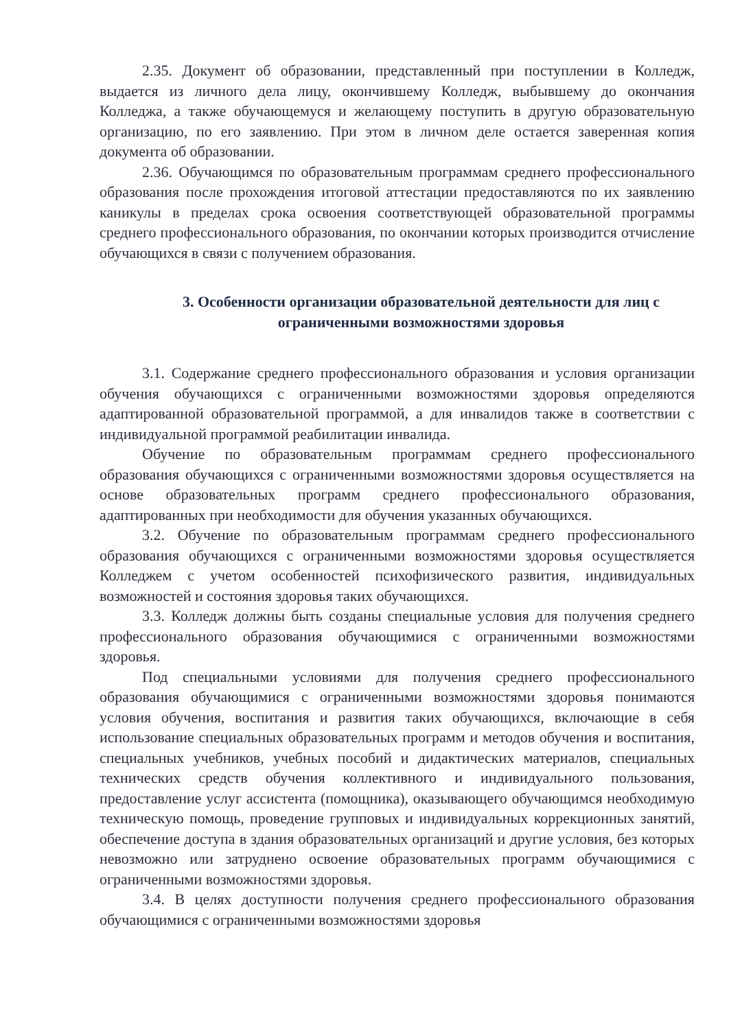2.35. Документ об образовании, представленный при поступлении в Колледж, выдается из личного дела лицу, окончившему Колледж, выбывшему до окончания Колледжа, а также обучающемуся и желающему поступить в другую образовательную организацию, по его заявлению. При этом в личном деле остается заверенная копия документа об образовании.
2.36. Обучающимся по образовательным программам среднего профессионального образования после прохождения итоговой аттестации предоставляются по их заявлению каникулы в пределах срока освоения соответствующей образовательной программы среднего профессионального образования, по окончании которых производится отчисление обучающихся в связи с получением образования.
3. Особенности организации образовательной деятельности для лиц с ограниченными возможностями здоровья
3.1. Содержание среднего профессионального образования и условия организации обучения обучающихся с ограниченными возможностями здоровья определяются адаптированной образовательной программой, а для инвалидов также в соответствии с индивидуальной программой реабилитации инвалида.
Обучение по образовательным программам среднего профессионального образования обучающихся с ограниченными возможностями здоровья осуществляется на основе образовательных программ среднего профессионального образования, адаптированных при необходимости для обучения указанных обучающихся.
3.2. Обучение по образовательным программам среднего профессионального образования обучающихся с ограниченными возможностями здоровья осуществляется Колледжем с учетом особенностей психофизического развития, индивидуальных возможностей и состояния здоровья таких обучающихся.
3.3. Колледж должны быть созданы специальные условия для получения среднего профессионального образования обучающимися с ограниченными возможностями здоровья.
Под специальными условиями для получения среднего профессионального образования обучающимися с ограниченными возможностями здоровья понимаются условия обучения, воспитания и развития таких обучающихся, включающие в себя использование специальных образовательных программ и методов обучения и воспитания, специальных учебников, учебных пособий и дидактических материалов, специальных технических средств обучения коллективного и индивидуального пользования, предоставление услуг ассистента (помощника), оказывающего обучающимся необходимую техническую помощь, проведение групповых и индивидуальных коррекционных занятий, обеспечение доступа в здания образовательных организаций и другие условия, без которых невозможно или затруднено освоение образовательных программ обучающимися с ограниченными возможностями здоровья.
3.4. В целях доступности получения среднего профессионального образования обучающимися с ограниченными возможностями здоровья